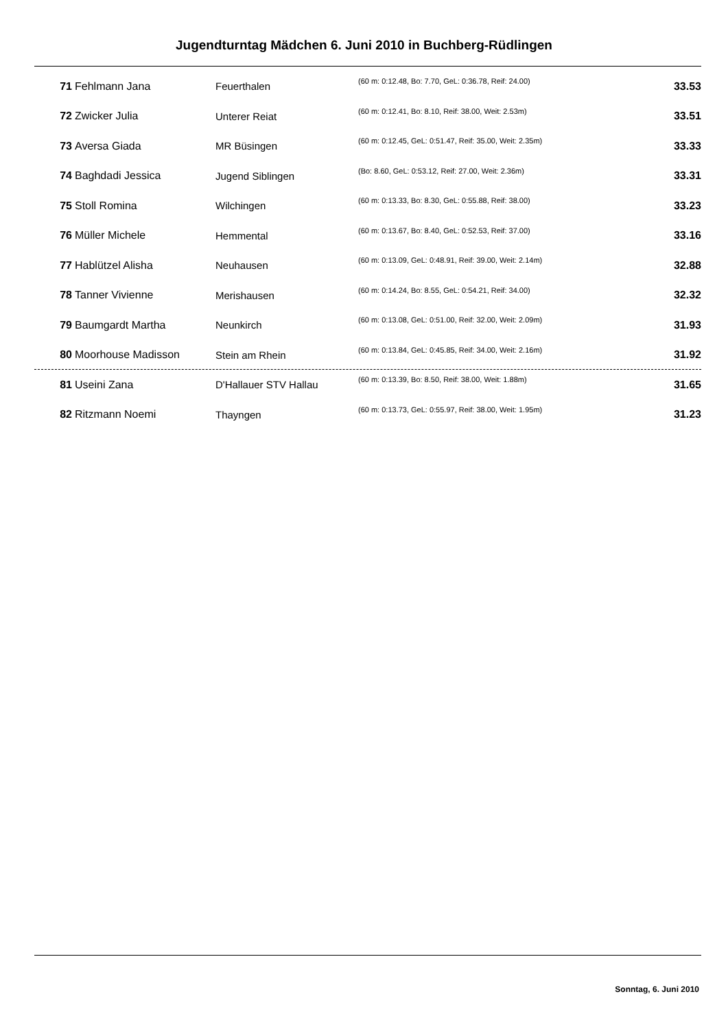Jugendturntag Mädchen 6. Juni 2010 in Buchberg-Rüdlingen
| 71 | Fehlmann Jana | Feuerthalen | (60 m: 0:12.48, Bo: 7.70, GeL: 0:36.78, Reif: 24.00) | 33.53 |
| 72 | Zwicker Julia | Unterer Reiat | (60 m: 0:12.41, Bo: 8.10, Reif: 38.00, Weit: 2.53m) | 33.51 |
| 73 | Aversa Giada | MR Büsingen | (60 m: 0:12.45, GeL: 0:51.47, Reif: 35.00, Weit: 2.35m) | 33.33 |
| 74 | Baghdadi Jessica | Jugend Siblingen | (Bo: 8.60, GeL: 0:53.12, Reif: 27.00, Weit: 2.36m) | 33.31 |
| 75 | Stoll Romina | Wilchingen | (60 m: 0:13.33, Bo: 8.30, GeL: 0:55.88, Reif: 38.00) | 33.23 |
| 76 | Müller Michele | Hemmental | (60 m: 0:13.67, Bo: 8.40, GeL: 0:52.53, Reif: 37.00) | 33.16 |
| 77 | Hablützel Alisha | Neuhausen | (60 m: 0:13.09, GeL: 0:48.91, Reif: 39.00, Weit: 2.14m) | 32.88 |
| 78 | Tanner Vivienne | Merishausen | (60 m: 0:14.24, Bo: 8.55, GeL: 0:54.21, Reif: 34.00) | 32.32 |
| 79 | Baumgardt Martha | Neunkirch | (60 m: 0:13.08, GeL: 0:51.00, Reif: 32.00, Weit: 2.09m) | 31.93 |
| 80 | Moorhouse Madisson | Stein am Rhein | (60 m: 0:13.84, GeL: 0:45.85, Reif: 34.00, Weit: 2.16m) | 31.92 |
| 81 | Useini Zana | D'Hallauer STV Hallau | (60 m: 0:13.39, Bo: 8.50, Reif: 38.00, Weit: 1.88m) | 31.65 |
| 82 | Ritzmann Noemi | Thayngen | (60 m: 0:13.73, GeL: 0:55.97, Reif: 38.00, Weit: 1.95m) | 31.23 |
Sonntag, 6. Juni 2010